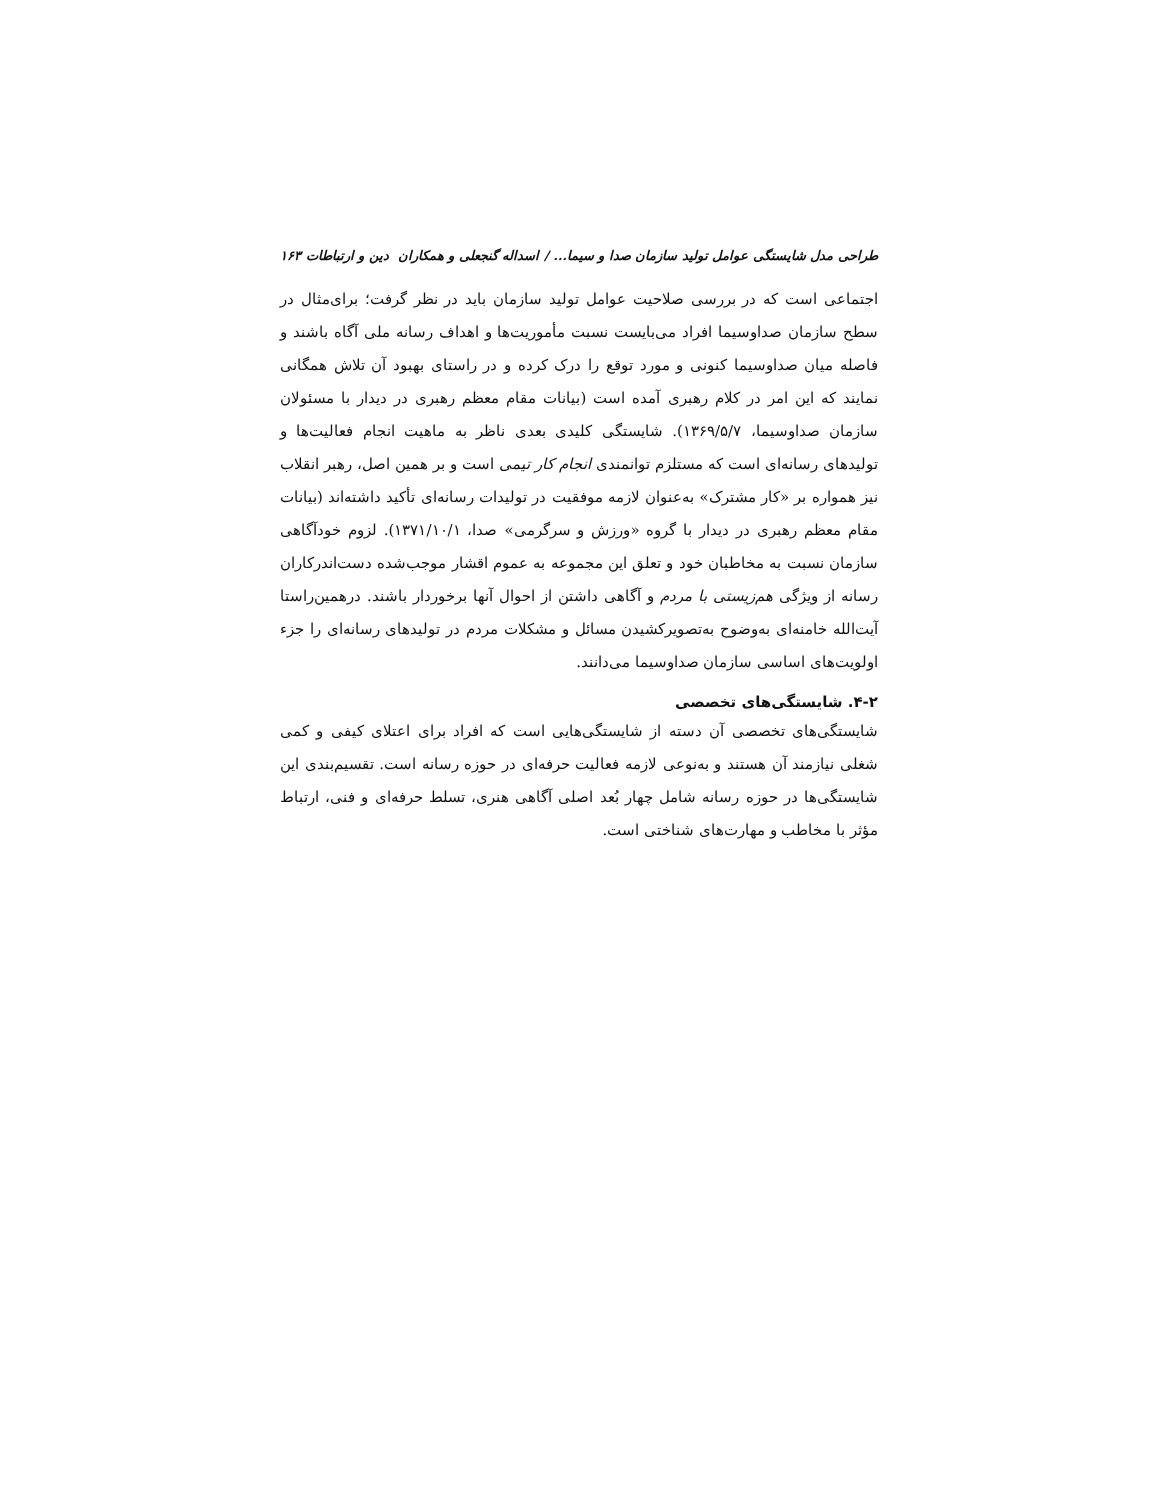طراحی مدل شایستگی عوامل تولید سازمان صدا و سیما... / اسداله گنجعلی و همکاران دین و ارتباطات ۱۶۳
اجتماعی است که در بررسی صلاحیت عوامل تولید سازمان باید در نظر گرفت؛ برای‌مثال در سطح سازمان صداوسیما افراد می‌بایست نسبت مأموریت‌ها و اهداف رسانه ملی آگاه باشند و فاصله میان صداوسیما کنونی و مورد توقع را درک کرده و در راستای بهبود آن تلاش همگانی نمایند که این امر در کلام رهبری آمده است (بیانات مقام معظم رهبری در دیدار با مسئولان سازمان صداوسیما، ۱۳۶۹/۵/۷). شایستگی کلیدی بعدی ناظر به ماهیت انجام فعالیت‌ها و تولیدهای رسانه‌ای است که مستلزم توانمندی انجام کار تیمی است و بر همین اصل، رهبر انقلاب نیز همواره بر «کار مشترک» به‌عنوان لازمه موفقیت در تولیدات رسانه‌ای تأکید داشته‌اند (بیانات مقام معظم رهبری در دیدار با گروه «ورزش و سرگرمی» صدا، ۱۳۷۱/۱۰/۱). لزوم خودآگاهی سازمان نسبت به مخاطبان خود و تعلق این مجموعه به عموم اقشار موجب‌شده دست‌اندرکاران رسانه از ویژگی هم‌زیستی با مردم و آگاهی داشتن از احوال آنها برخوردار باشند. درهمین‌راستا آیت‌الله خامنه‌ای به‌وضوح به‌تصویرکشیدن مسائل و مشکلات مردم در تولیدهای رسانه‌ای را جزء اولویت‌های اساسی سازمان صداوسیما می‌دانند.
۴-۲. شایستگی‌های تخصصی
شایستگی‌های تخصصی آن دسته از شایستگی‌هایی است که افراد برای اعتلای کیفی و کمی شغلی نیازمند آن هستند و به‌نوعی لازمه فعالیت حرفه‌ای در حوزه رسانه است. تقسیم‌بندی این شایستگی‌ها در حوزه رسانه شامل چهار بُعد اصلی آگاهی هنری، تسلط حرفه‌ای و فنی، ارتباط مؤثر با مخاطب و مهارت‌های شناختی است.